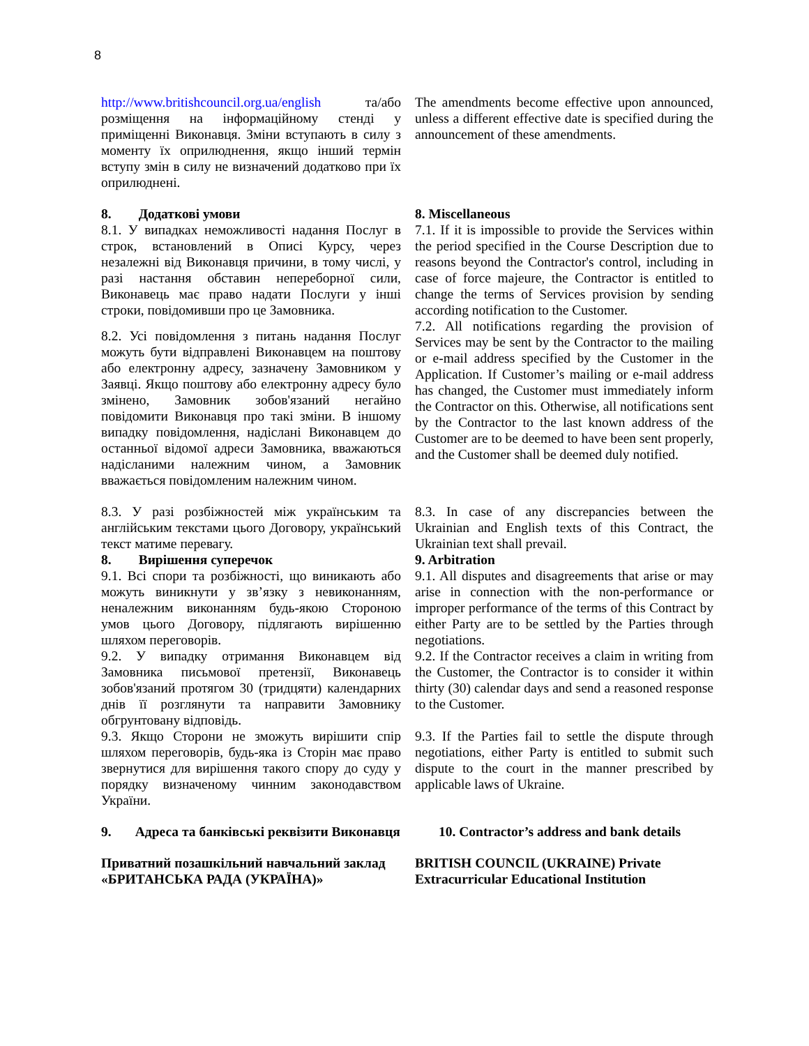8
| http://www.britishcouncil.org.ua/english та/або розміщення на інформаційному стенді у приміщенні Виконавця. Зміни вступають в силу з моменту їх оприлюднення, якщо інший термін вступу змін в силу не визначений додатково при їх оприлюднені. | The amendments become effective upon announced, unless a different effective date is specified during the announcement of these amendments. |
| 8. Додаткові умови 8.1. У випадках неможливості надання Послуг в строк, встановлений в Описі Курсу, через незалежні від Виконавця причини, в тому числі, у разі настання обставин непереборної сили, Виконавець має право надати Послуги у інші строки, повідомивши про це Замовника. | 8. Miscellaneous 7.1. If it is impossible to provide the Services within the period specified in the Course Description due to reasons beyond the Contractor's control, including in case of force majeure, the Contractor is entitled to change the terms of Services provision by sending according notification to the Customer. |
| 8.2. Усі повідомлення з питань надання Послуг можуть бути відправлені Виконавцем на поштову або електронну адресу, зазначену Замовником у Заявці. Якщо поштову або електронну адресу було змінено, Замовник зобов'язаний негайно повідомити Виконавця про такі зміни. В іншому випадку повідомлення, надіслані Виконавцем до останньої відомої адреси Замовника, вважаються надісланими належним чином, а Замовник вважається повідомленим належним чином. | 7.2. All notifications regarding the provision of Services may be sent by the Contractor to the mailing or e-mail address specified by the Customer in the Application. If Customer’s mailing or e-mail address has changed, the Customer must immediately inform the Contractor on this. Otherwise, all notifications sent by the Contractor to the last known address of the Customer are to be deemed to have been sent properly, and the Customer shall be deemed duly notified. |
| 8.3. У разі розбіжностей між українським та англійським текстами цього Договору, український текст матиме перевагу. 8. Вирішення суперечок 9.1. Всі спори та розбіжності, що виникають або можуть виникнути у зв’язку з невиконанням, неналежним виконанням будь-якою Стороною умов цього Договору, підлягають вирішенню шляхом переговорів. 9.2. У випадку отримання Виконавцем від Замовника письмової претензії, Виконавець зобов'язаний протягом 30 (тридцяти) календарних днів її розглянути та направити Замовнику обгрунтовану відповідь. 9.3. Якщо Сторони не зможуть вирішити спір шляхом переговорів, будь-яка із Сторін має право звернутися для вирішення такого спору до суду у порядку визначеному чинним законодавством України. | 8.3. In case of any discrepancies between the Ukrainian and English texts of this Contract, the Ukrainian text shall prevail. 9. Arbitration 9.1. All disputes and disagreements that arise or may arise in connection with the non-performance or improper performance of the terms of this Contract by either Party are to be settled by the Parties through negotiations. 9.2. If the Contractor receives a claim in writing from the Customer, the Contractor is to consider it within thirty (30) calendar days and send a reasoned response to the Customer. 9.3. If the Parties fail to settle the dispute through negotiations, either Party is entitled to submit such dispute to the court in the manner prescribed by applicable laws of Ukraine. |
| 9. Адреса та банківські реквізити Виконавця | 10. Contractor’s address and bank details |
| Приватний позашкільний навчальний заклад «БРИТАНСЬКА РАДА (УКРАЇНА)» | BRITISH COUNCIL (UKRAINE) Private Extracurricular Educational Institution |